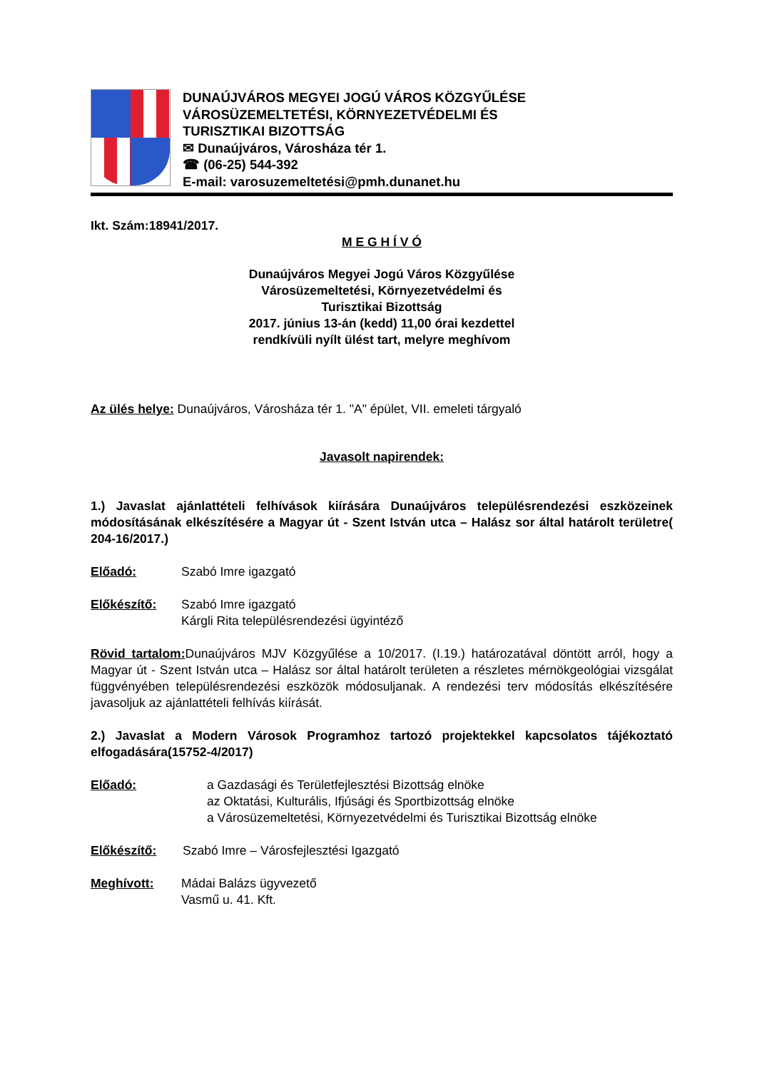DUNAÚJVÁROS MEGYEI JOGÚ VÁROS KÖZGYŰLÉSE
VÁROSÜZEMELTETÉSI, KÖRNYEZETVÉDELMI ÉS
TURISZTIKAI BIZOTTSÁG
✉ Dunaújváros, Városháza tér 1.
☎ (06-25) 544-392
E-mail: varosuzemeltetési@pmh.dunanet.hu
Ikt. Szám:18941/2017.
M E G H Í V Ó
Dunaújváros Megyei Jogú Város Közgyűlése
Városüzemeltetési, Környezetvédelmi és
Turisztikai Bizottság
2017. június 13-án (kedd) 11,00 órai kezdettel
rendkívüli nyílt ülést tart, melyre meghívom
Az ülés helye: Dunaújváros, Városháza tér 1. "A" épület, VII. emeleti tárgyaló
Javasolt napirendek:
1.) Javaslat ajánlattételi felhívások kiírására Dunaújváros településrendezési eszközeinek módosításának elkészítésére a Magyar út - Szent István utca – Halász sor által határolt területre( 204-16/2017.)
Előadó: Szabó Imre igazgató
Előkészítő: Szabó Imre igazgató
Kárgli Rita településrendezési ügyintéző
Rövid tartalom: Dunaújváros MJV Közgyűlése a 10/2017. (I.19.) határozatával döntött arról, hogy a Magyar út - Szent István utca – Halász sor által határolt területen a részletes mérnökgeológiai vizsgálat függvényében településrendezési eszközök módosuljanak. A rendezési terv módosítás elkészítésére javasoljuk az ajánlattételi felhívás kiírását.
2.) Javaslat a Modern Városok Programhoz tartozó projektekkel kapcsolatos tájékoztató elfogadására(15752-4/2017)
Előadó: a Gazdasági és Területfejlesztési Bizottság elnöke
az Oktatási, Kulturális, Ifjúsági és Sportbizottság elnöke
a Városüzemeltetési, Környezetvédelmi és Turisztikai Bizottság elnöke
Előkészítő: Szabó Imre – Városfejlesztési Igazgató
Meghívott: Mádai Balázs ügyvezető
Vasmű u. 41. Kft.